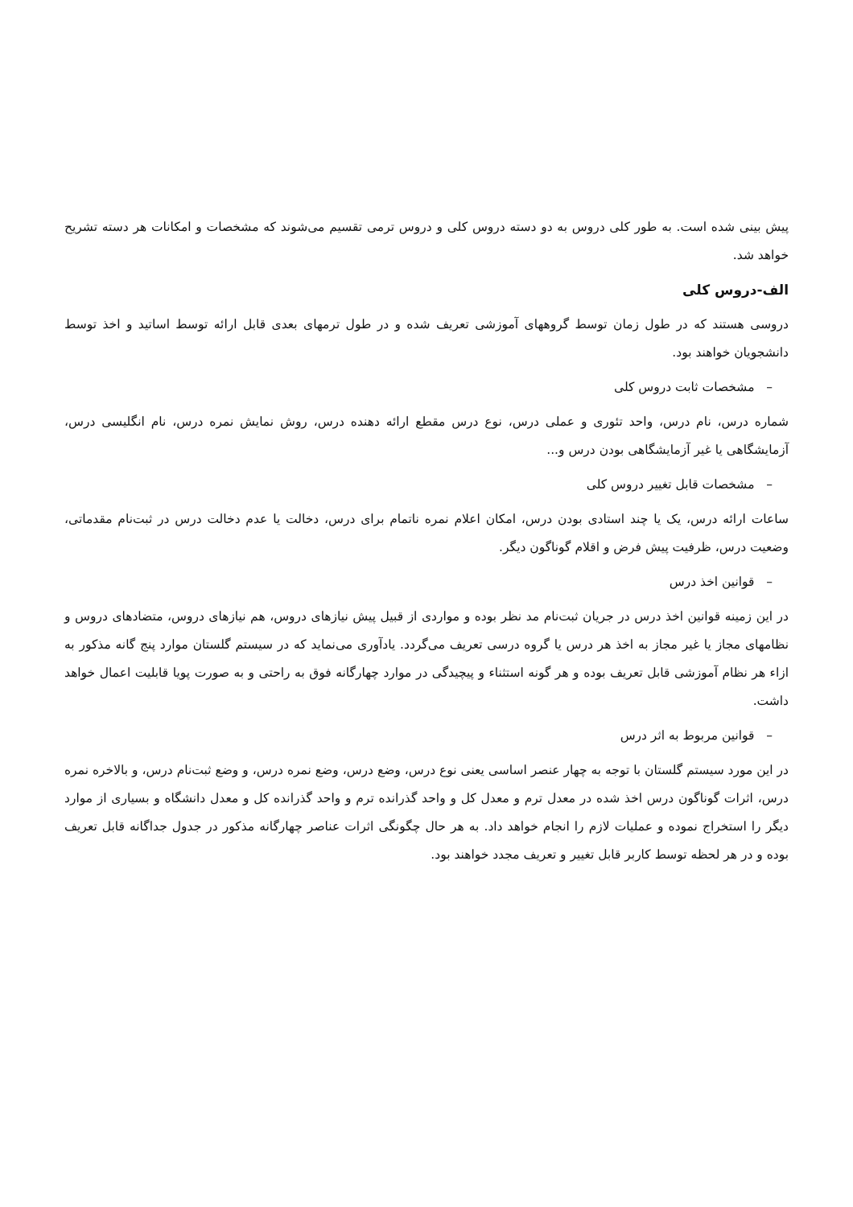پیش بینی شده است. به طور کلی دروس به دو دسته دروس کلی و دروس ترمی تقسیم می‌شوند که مشخصات و امکانات هر دسته تشریح خواهد شد.
الف-دروس کلی
دروسی هستند که در طول زمان توسط گروههای آموزشی تعریف شده و در طول ترمهای بعدی قابل ارائه توسط اساتید و اخذ توسط دانشجویان خواهند بود.
– مشخصات ثابت دروس کلی
شماره درس، نام درس، واحد تئوری و عملی درس، نوع درس مقطع ارائه دهنده درس، روش نمایش نمره درس، نام انگلیسی درس، آزمایشگاهی یا غیر آزمایشگاهی بودن درس و...
– مشخصات قابل تغییر دروس کلی
ساعات ارائه درس، یک یا چند استادی بودن درس، امکان اعلام نمره ناتمام برای درس، دخالت یا عدم دخالت درس در ثبت‌نام مقدماتی، وضعیت درس، ظرفیت پیش فرض و اقلام گوناگون دیگر.
– قوانین اخذ درس
در این زمینه قوانین اخذ درس در جریان ثبت‌نام مد نظر بوده و مواردی از قبیل پیش نیازهای دروس، هم نیازهای دروس، متضادهای دروس و نظامهای مجاز یا غیر مجاز به اخذ هر درس یا گروه درسی تعریف می‌گردد. یادآوری می‌نماید که در سیستم گلستان موارد پنج گانه مذکور به ازاء هر نظام آموزشی قابل تعریف بوده و هر گونه استثناء و پیچیدگی در موارد چهارگانه فوق به راحتی و به صورت پویا قابلیت اعمال خواهد داشت.
– قوانین مربوط به اثر درس
در این مورد سیستم گلستان با توجه به چهار عنصر اساسی یعنی نوع درس، وضع درس، وضع نمره درس، و وضع ثبت‌نام درس، و بالاخره نمره درس، اثرات گوناگون درس اخذ شده در معدل ترم و معدل کل و واحد گذرانده ترم و واحد گذرانده کل و معدل دانشگاه و بسیاری از موارد دیگر را استخراج نموده و عملیات لازم را انجام خواهد داد. به هر حال چگونگی اثرات عناصر چهارگانه مذکور در جدول جداگانه قابل تعریف بوده و در هر لحظه توسط کاربر قابل تغییر و تعریف مجدد خواهند بود.